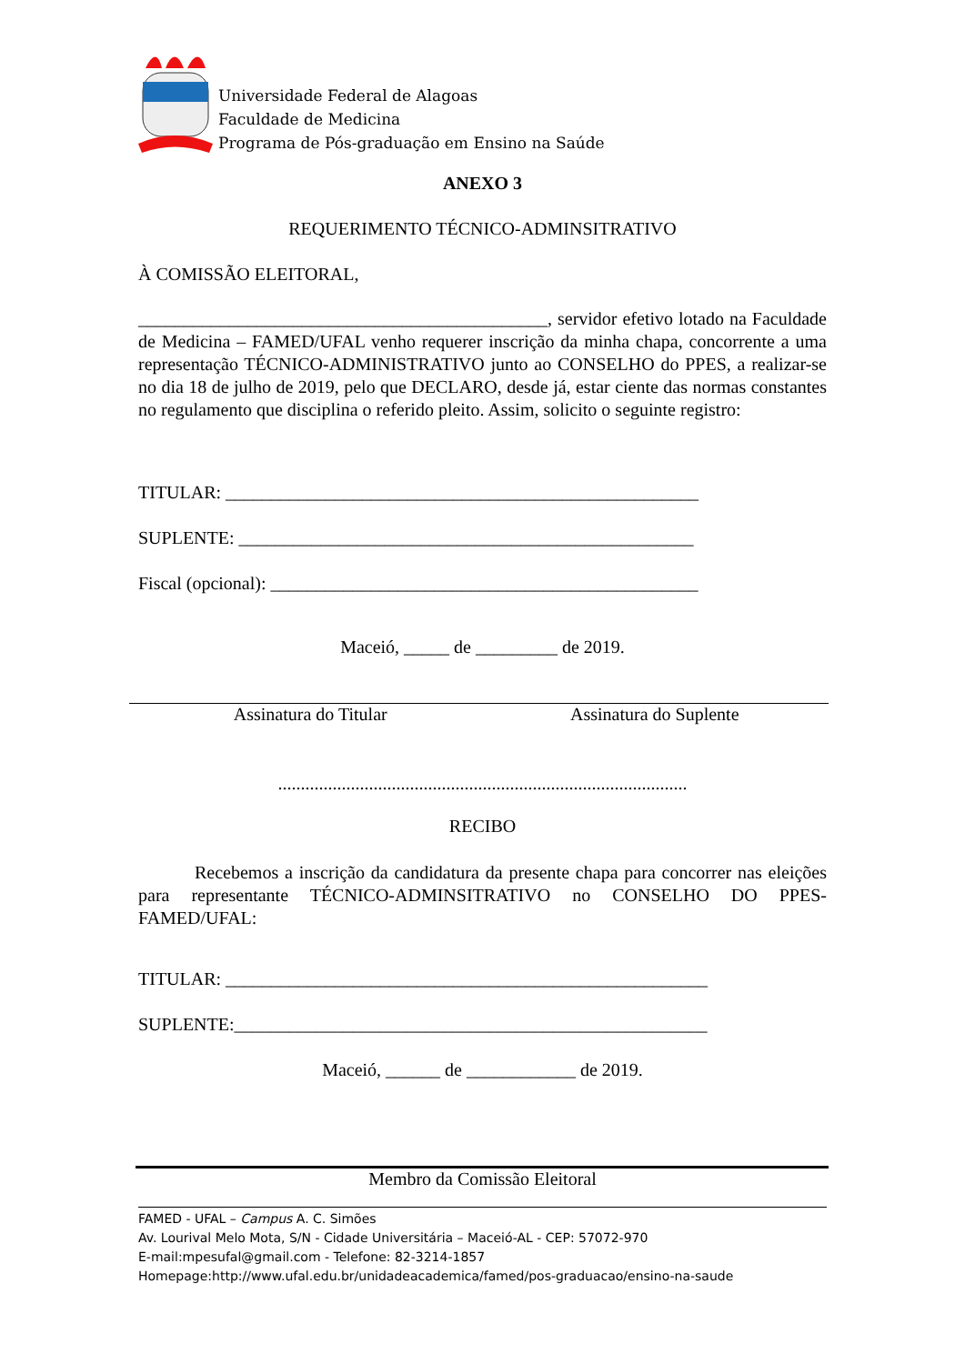Universidade Federal de Alagoas
Faculdade de Medicina
Programa de Pós-graduação em Ensino na Saúde
ANEXO 3
REQUERIMENTO TÉCNICO-ADMINSITRATIVO
À COMISSÃO ELEITORAL,
_____________________________________________, servidor efetivo lotado na Faculdade de Medicina – FAMED/UFAL venho requerer inscrição da minha chapa, concorrente a uma representação TÉCNICO-ADMINISTRATIVO junto ao CONSELHO do PPES, a realizar-se no dia 18 de julho de 2019, pelo que DECLARO, desde já, estar ciente das normas constantes no regulamento que disciplina o referido pleito. Assim, solicito o seguinte registro:
TITULAR: ____________________________________________________
SUPLENTE: __________________________________________________
Fiscal (opcional): _______________________________________________
Maceió, _____ de _________ de 2019.
Assinatura do Titular Assinatura do Suplente
..........................................................................................
RECIBO
Recebemos a inscrição da candidatura da presente chapa para concorrer nas eleições para representante TÉCNICO-ADMINSITRATIVO no CONSELHO DO PPES-FAMED/UFAL:
TITULAR: _____________________________________________________
SUPLENTE:____________________________________________________
Maceió, ______ de ____________ de 2019.
Membro da Comissão Eleitoral
FAMED - UFAL – Campus A. C. Simões
Av. Lourival Melo Mota, S/N - Cidade Universitária – Maceió-AL - CEP: 57072-970
E-mail:mpesufal@gmail.com - Telefone: 82-3214-1857
Homepage:http://www.ufal.edu.br/unidadeacademica/famed/pos-graduacao/ensino-na-saude